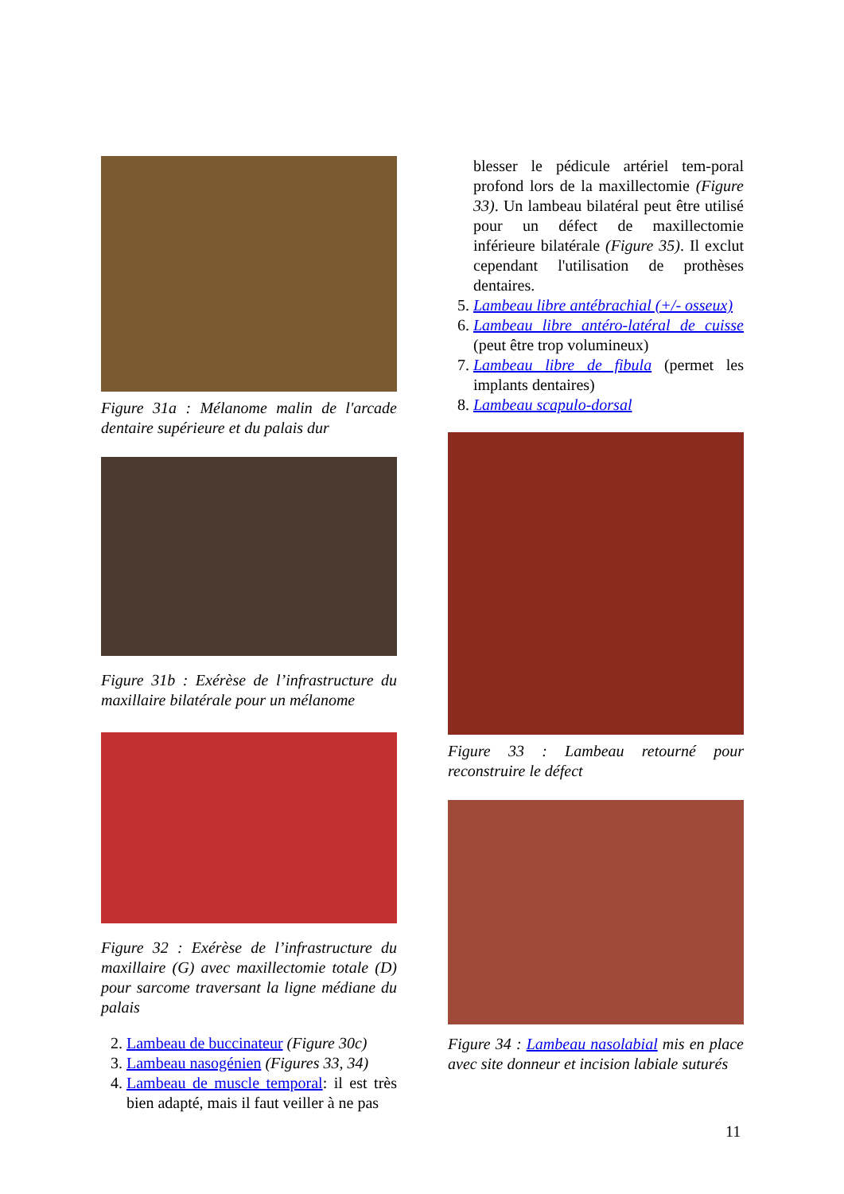Figure 31a : Mélanome malin de l'arcade dentaire supérieure et du palais dur
Figure 31b : Exérèse de l’infrastructure du maxillaire bilatérale pour un mélanome
Figure 32 : Exérèse de l’infrastructure du maxillaire (G) avec maxillectomie totale (D) pour sarcome traversant la ligne médiane du palais
2. Lambeau de buccinateur (Figure 30c)
3. Lambeau nasogénien (Figures 33, 34)
4. Lambeau de muscle temporal: il est très bien adapté, mais il faut veiller à ne pas
blesser le pédicule artériel tem-poral profond lors de la maxillectomie (Figure 33). Un lambeau bilatéral peut être utilisé pour un défect de maxillectomie inférieure bilatérale (Figure 35). Il exclut cependant l'utilisation de prothèses dentaires.
5. Lambeau libre antébrachial (+/- osseux)
6. Lambeau libre antéro-latéral de cuisse (peut être trop volumineux)
7. Lambeau libre de fibula (permet les implants dentaires)
8. Lambeau scapulo-dorsal
Figure 33 : Lambeau retourné pour reconstruire le défect
Figure 34 : Lambeau nasolabial mis en place avec site donneur et incision labiale suturés
11